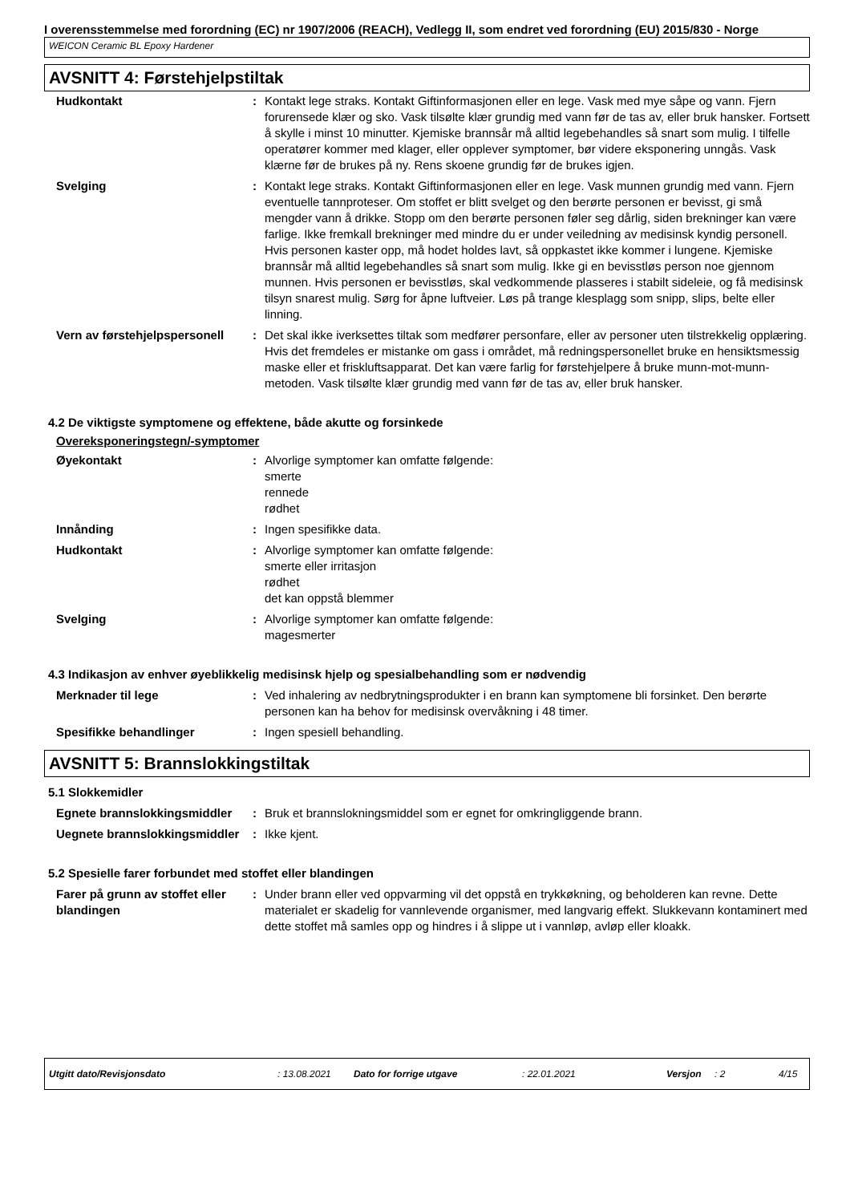I overensstemmelse med forordning (EC) nr 1907/2006 (REACH), Vedlegg II, som endret ved forordning (EU) 2015/830 - Norge
WEICON Ceramic BL Epoxy Hardener
AVSNITT 4: Førstehjelpstiltak
| Hudkontakt | : | Kontakt lege straks. Kontakt Giftinformasjonen eller en lege. Vask med mye såpe og vann. Fjern forurensede klær og sko. Vask tilsølte klær grundig med vann før de tas av, eller bruk hansker. Fortsett å skylle i minst 10 minutter. Kjemiske brannsår må alltid legebehandles så snart som mulig. I tilfelle operatører kommer med klager, eller opplever symptomer, bør videre eksponering unngås. Vask klærne før de brukes på ny. Rens skoene grundig før de brukes igjen. |
| Svelging | : | Kontakt lege straks. Kontakt Giftinformasjonen eller en lege. Vask munnen grundig med vann. Fjern eventuelle tannproteser. Om stoffet er blitt svelget og den berørte personen er bevisst, gi små mengder vann å drikke. Stopp om den berørte personen føler seg dårlig, siden brekninger kan være farlige. Ikke fremkall brekninger med mindre du er under veiledning av medisinsk kyndig personell. Hvis personen kaster opp, må hodet holdes lavt, så oppkastet ikke kommer i lungene. Kjemiske brannsår må alltid legebehandles så snart som mulig. Ikke gi en bevisstløs person noe gjennom munnen. Hvis personen er bevisstløs, skal vedkommende plasseres i stabilt sideleie, og få medisinsk tilsyn snarest mulig. Sørg for åpne luftveier. Løs på trange klesplagg som snipp, slips, belte eller linning. |
| Vern av førstehjelpspersonell | : | Det skal ikke iverksettes tiltak som medfører personfare, eller av personer uten tilstrekkelig opplæring. Hvis det fremdeles er mistanke om gass i området, må redningspersonellet bruke en hensiktsmessig maske eller et friskluftsapparat. Det kan være farlig for førstehjelpere å bruke munn-mot-munn-metoden. Vask tilsølte klær grundig med vann før de tas av, eller bruk hansker. |
4.2 De viktigste symptomene og effektene, både akutte og forsinkede
Overeksponeringstegn/-symptomer
| Øyekontakt | : | Alvorlige symptomer kan omfatte følgende: smerte rennede rødhet |
| Innånding | : | Ingen spesifikke data. |
| Hudkontakt | : | Alvorlige symptomer kan omfatte følgende: smerte eller irritasjon rødhet det kan oppstå blemmer |
| Svelging | : | Alvorlige symptomer kan omfatte følgende: magesmerter |
4.3 Indikasjon av enhver øyeblikkelig medisinsk hjelp og spesialbehandling som er nødvendig
| Merknader til lege | : | Ved inhalering av nedbrytningsprodukter i en brann kan symptomene bli forsinket. Den berørte personen kan ha behov for medisinsk overvåkning i 48 timer. |
| Spesifikke behandlinger | : | Ingen spesiell behandling. |
AVSNITT 5: Brannslokkingstiltak
5.1 Slokkemidler
| Egnete brannslokkingsmiddler | : | Bruk et brannslokningsmiddel som er egnet for omkringliggende brann. |
| Uegnete brannslokkingsmiddler | : | Ikke kjent. |
5.2 Spesielle farer forbundet med stoffet eller blandingen
| Farer på grunn av stoffet eller blandingen | : | Under brann eller ved oppvarming vil det oppstå en trykkøkning, og beholderen kan revne. Dette materialet er skadelig for vannlevende organismer, med langvarig effekt. Slukkevann kontaminert med dette stoffet må samles opp og hindres i å slippe ut i vannløp, avløp eller kloakk. |
Utgitt dato/Revisjonsdato: 13.08.2021 Dato for forrige utgave: 22.01.2021 Versjon: 2 4/15